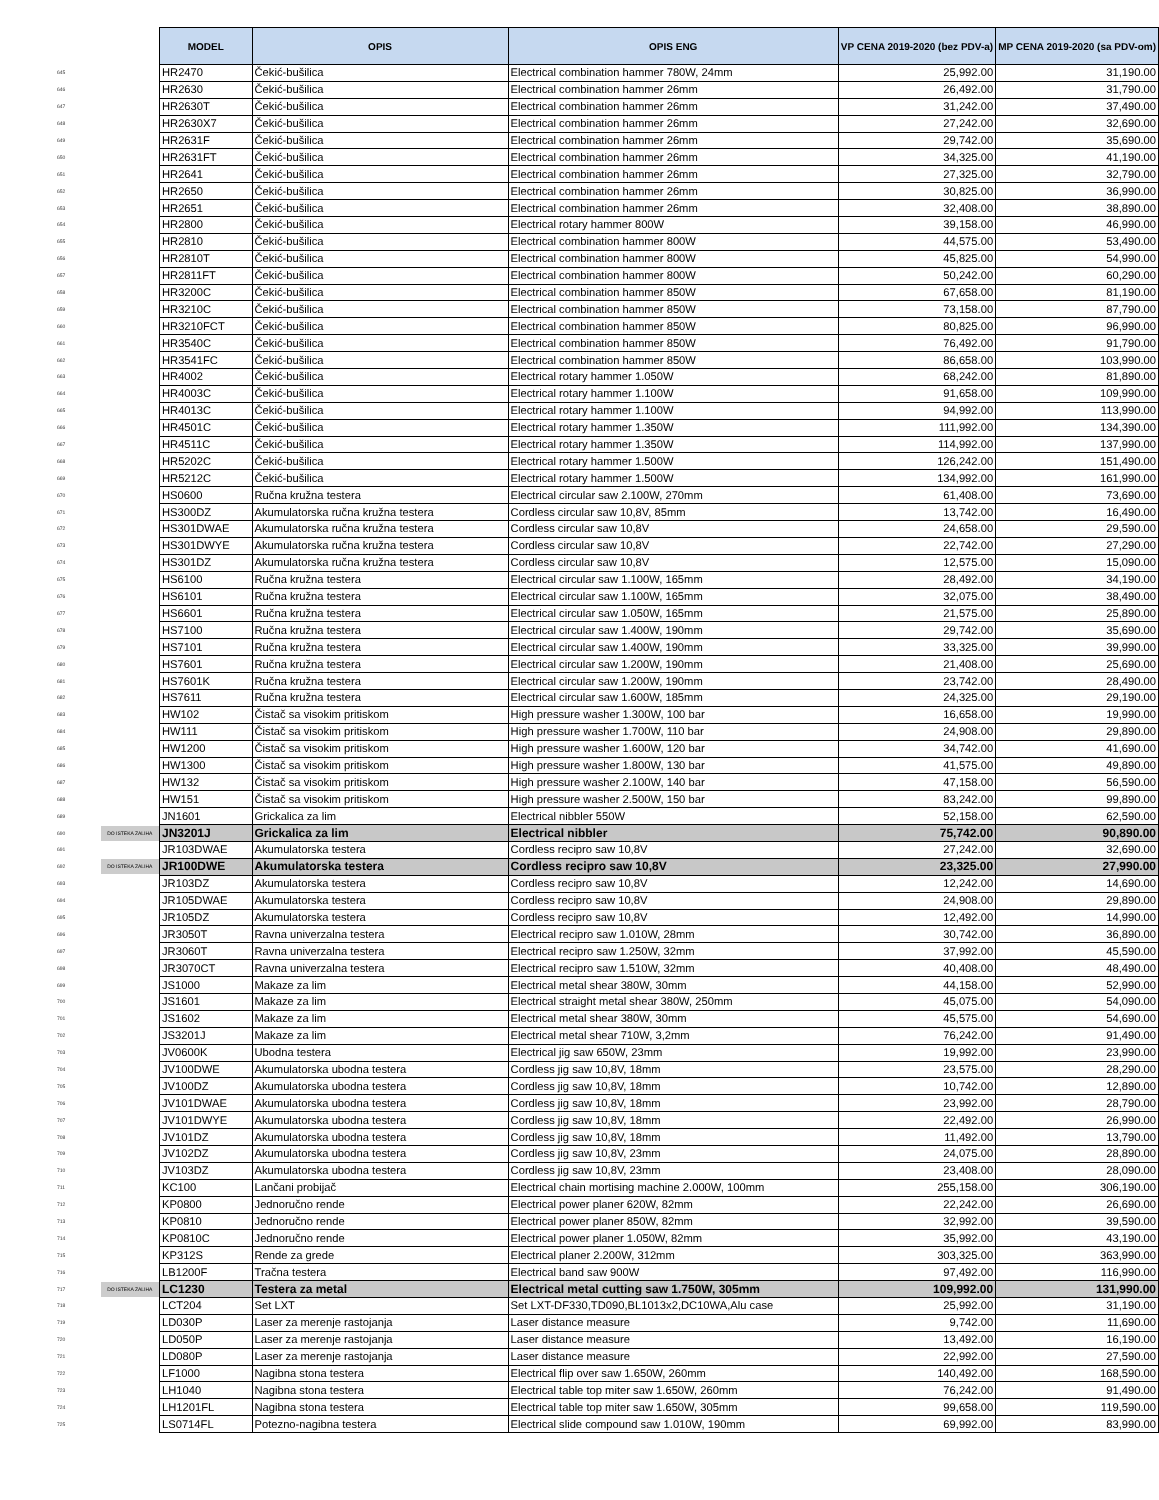| | | MODEL | OPIS | OPIS ENG | VP CENA 2019-2020 (bez PDV-a) | MP CENA 2019-2020 (sa PDV-om) |
| --- | --- | --- | --- | --- | --- | --- |
| 645 | | HR2470 | Čekić-bušilica | Electrical combination hammer 780W, 24mm | 25,992.00 | 31,190.00 |
| 646 | | HR2630 | Čekić-bušilica | Electrical combination hammer 26mm | 26,492.00 | 31,790.00 |
| 647 | | HR2630T | Čekić-bušilica | Electrical combination hammer 26mm | 31,242.00 | 37,490.00 |
| 648 | | HR2630X7 | Čekić-bušilica | Electrical combination hammer 26mm | 27,242.00 | 32,690.00 |
| 649 | | HR2631F | Čekić-bušilica | Electrical combination hammer 26mm | 29,742.00 | 35,690.00 |
| 650 | | HR2631FT | Čekić-bušilica | Electrical combination hammer 26mm | 34,325.00 | 41,190.00 |
| 651 | | HR2641 | Čekić-bušilica | Electrical combination hammer 26mm | 27,325.00 | 32,790.00 |
| 652 | | HR2650 | Čekić-bušilica | Electrical combination hammer 26mm | 30,825.00 | 36,990.00 |
| 653 | | HR2651 | Čekić-bušilica | Electrical combination hammer 26mm | 32,408.00 | 38,890.00 |
| 654 | | HR2800 | Čekić-bušilica | Electrical rotary hammer 800W | 39,158.00 | 46,990.00 |
| 655 | | HR2810 | Čekić-bušilica | Electrical combination hammer 800W | 44,575.00 | 53,490.00 |
| 656 | | HR2810T | Čekić-bušilica | Electrical combination hammer 800W | 45,825.00 | 54,990.00 |
| 657 | | HR2811FT | Čekić-bušilica | Electrical combination hammer 800W | 50,242.00 | 60,290.00 |
| 658 | | HR3200C | Čekić-bušilica | Electrical combination hammer 850W | 67,658.00 | 81,190.00 |
| 659 | | HR3210C | Čekić-bušilica | Electrical combination hammer 850W | 73,158.00 | 87,790.00 |
| 660 | | HR3210FCT | Čekić-bušilica | Electrical combination hammer 850W | 80,825.00 | 96,990.00 |
| 661 | | HR3540C | Čekić-bušilica | Electrical combination hammer 850W | 76,492.00 | 91,790.00 |
| 662 | | HR3541FC | Čekić-bušilica | Electrical combination hammer 850W | 86,658.00 | 103,990.00 |
| 663 | | HR4002 | Čekić-bušilica | Electrical rotary hammer 1.050W | 68,242.00 | 81,890.00 |
| 664 | | HR4003C | Čekić-bušilica | Electrical rotary hammer 1.100W | 91,658.00 | 109,990.00 |
| 665 | | HR4013C | Čekić-bušilica | Electrical rotary hammer 1.100W | 94,992.00 | 113,990.00 |
| 666 | | HR4501C | Čekić-bušilica | Electrical rotary hammer 1.350W | 111,992.00 | 134,390.00 |
| 667 | | HR4511C | Čekić-bušilica | Electrical rotary hammer 1.350W | 114,992.00 | 137,990.00 |
| 668 | | HR5202C | Čekić-bušilica | Electrical rotary hammer 1.500W | 126,242.00 | 151,490.00 |
| 669 | | HR5212C | Čekić-bušilica | Electrical rotary hammer 1.500W | 134,992.00 | 161,990.00 |
| 670 | | HS0600 | Ručna kružna testera | Electrical circular saw 2.100W, 270mm | 61,408.00 | 73,690.00 |
| 671 | | HS300DZ | Akumulatorska ručna kružna testera | Cordless circular saw 10,8V, 85mm | 13,742.00 | 16,490.00 |
| 672 | | HS301DWAE | Akumulatorska ručna kružna testera | Cordless circular saw 10,8V | 24,658.00 | 29,590.00 |
| 673 | | HS301DWYE | Akumulatorska ručna kružna testera | Cordless circular saw 10,8V | 22,742.00 | 27,290.00 |
| 674 | | HS301DZ | Akumulatorska ručna kružna testera | Cordless circular saw 10,8V | 12,575.00 | 15,090.00 |
| 675 | | HS6100 | Ručna kružna testera | Electrical circular saw 1.100W, 165mm | 28,492.00 | 34,190.00 |
| 676 | | HS6101 | Ručna kružna testera | Electrical circular saw 1.100W, 165mm | 32,075.00 | 38,490.00 |
| 677 | | HS6601 | Ručna kružna testera | Electrical circular saw 1.050W, 165mm | 21,575.00 | 25,890.00 |
| 678 | | HS7100 | Ručna kružna testera | Electrical circular saw 1.400W, 190mm | 29,742.00 | 35,690.00 |
| 679 | | HS7101 | Ručna kružna testera | Electrical circular saw 1.400W, 190mm | 33,325.00 | 39,990.00 |
| 680 | | HS7601 | Ručna kružna testera | Electrical circular saw 1.200W, 190mm | 21,408.00 | 25,690.00 |
| 681 | | HS7601K | Ručna kružna testera | Electrical circular saw 1.200W, 190mm | 23,742.00 | 28,490.00 |
| 682 | | HS7611 | Ručna kružna testera | Electrical circular saw 1.600W, 185mm | 24,325.00 | 29,190.00 |
| 683 | | HW102 | Čistač sa visokim pritiskom | High pressure washer 1.300W, 100 bar | 16,658.00 | 19,990.00 |
| 684 | | HW111 | Čistač sa visokim pritiskom | High pressure washer 1.700W, 110 bar | 24,908.00 | 29,890.00 |
| 685 | | HW1200 | Čistač sa visokim pritiskom | High pressure washer 1.600W, 120 bar | 34,742.00 | 41,690.00 |
| 686 | | HW1300 | Čistač sa visokim pritiskom | High pressure washer 1.800W, 130 bar | 41,575.00 | 49,890.00 |
| 687 | | HW132 | Čistač sa visokim pritiskom | High pressure washer 2.100W, 140 bar | 47,158.00 | 56,590.00 |
| 688 | | HW151 | Čistač sa visokim pritiskom | High pressure washer 2.500W, 150 bar | 83,242.00 | 99,890.00 |
| 689 | | JN1601 | Grickalica za lim | Electrical nibbler 550W | 52,158.00 | 62,590.00 |
| 690 | DO ISTEKA ZALIHA | JN3201J | Grickalica za lim | Electrical nibbler | 75,742.00 | 90,890.00 |
| 691 | | JR103DWAE | Akumulatorska testera | Cordless recipro saw 10,8V | 27,242.00 | 32,690.00 |
| 692 | DO ISTEKA ZALIHA | JR100DWE | Akumulatorska testera | Cordless recipro saw 10,8V | 23,325.00 | 27,990.00 |
| 693 | | JR103DZ | Akumulatorska testera | Cordless recipro saw 10,8V | 12,242.00 | 14,690.00 |
| 694 | | JR105DWAE | Akumulatorska testera | Cordless recipro saw 10,8V | 24,908.00 | 29,890.00 |
| 695 | | JR105DZ | Akumulatorska testera | Cordless recipro saw 10,8V | 12,492.00 | 14,990.00 |
| 696 | | JR3050T | Ravna univerzalna testera | Electrical recipro saw 1.010W, 28mm | 30,742.00 | 36,890.00 |
| 697 | | JR3060T | Ravna univerzalna testera | Electrical recipro saw 1.250W, 32mm | 37,992.00 | 45,590.00 |
| 698 | | JR3070CT | Ravna univerzalna testera | Electrical recipro saw 1.510W, 32mm | 40,408.00 | 48,490.00 |
| 699 | | JS1000 | Makaze za lim | Electrical metal shear 380W, 30mm | 44,158.00 | 52,990.00 |
| 700 | | JS1601 | Makaze za lim | Electrical straight metal shear 380W, 250mm | 45,075.00 | 54,090.00 |
| 701 | | JS1602 | Makaze za lim | Electrical metal shear 380W, 30mm | 45,575.00 | 54,690.00 |
| 702 | | JS3201J | Makaze za lim | Electrical metal shear 710W, 3,2mm | 76,242.00 | 91,490.00 |
| 703 | | JV0600K | Ubodna testera | Electrical jig saw 650W, 23mm | 19,992.00 | 23,990.00 |
| 704 | | JV100DWE | Akumulatorska ubodna testera | Cordless jig saw 10,8V, 18mm | 23,575.00 | 28,290.00 |
| 705 | | JV100DZ | Akumulatorska ubodna testera | Cordless jig saw 10,8V, 18mm | 10,742.00 | 12,890.00 |
| 706 | | JV101DWAE | Akumulatorska ubodna testera | Cordless jig saw 10,8V, 18mm | 23,992.00 | 28,790.00 |
| 707 | | JV101DWYE | Akumulatorska ubodna testera | Cordless jig saw 10,8V, 18mm | 22,492.00 | 26,990.00 |
| 708 | | JV101DZ | Akumulatorska ubodna testera | Cordless jig saw 10,8V, 18mm | 11,492.00 | 13,790.00 |
| 709 | | JV102DZ | Akumulatorska ubodna testera | Cordless jig saw 10,8V, 23mm | 24,075.00 | 28,890.00 |
| 710 | | JV103DZ | Akumulatorska ubodna testera | Cordless jig saw 10,8V, 23mm | 23,408.00 | 28,090.00 |
| 711 | | KC100 | Lančani probijač | Electrical chain mortising machine 2.000W, 100mm | 255,158.00 | 306,190.00 |
| 712 | | KP0800 | Jednoručno rende | Electrical power planer 620W, 82mm | 22,242.00 | 26,690.00 |
| 713 | | KP0810 | Jednoručno rende | Electrical power planer 850W, 82mm | 32,992.00 | 39,590.00 |
| 714 | | KP0810C | Jednoručno rende | Electrical power planer 1.050W, 82mm | 35,992.00 | 43,190.00 |
| 715 | | KP312S | Rende za grede | Electrical planer 2.200W, 312mm | 303,325.00 | 363,990.00 |
| 716 | | LB1200F | Tračna testera | Electrical band saw 900W | 97,492.00 | 116,990.00 |
| 717 | DO ISTEKA ZALIHA | LC1230 | Testera za metal | Electrical metal cutting saw 1.750W, 305mm | 109,992.00 | 131,990.00 |
| 718 | | LCT204 | Set LXT | Set LXT-DF330,TD090,BL1013x2,DC10WA,Alu case | 25,992.00 | 31,190.00 |
| 719 | | LD030P | Laser za merenje rastojanja | Laser distance measure | 9,742.00 | 11,690.00 |
| 720 | | LD050P | Laser za merenje rastojanja | Laser distance measure | 13,492.00 | 16,190.00 |
| 721 | | LD080P | Laser za merenje rastojanja | Laser distance measure | 22,992.00 | 27,590.00 |
| 722 | | LF1000 | Nagibna stona testera | Electrical flip over saw 1.650W, 260mm | 140,492.00 | 168,590.00 |
| 723 | | LH1040 | Nagibna stona testera | Electrical table top miter saw 1.650W, 260mm | 76,242.00 | 91,490.00 |
| 724 | | LH1201FL | Nagibna stona testera | Electrical table top miter saw 1.650W, 305mm | 99,658.00 | 119,590.00 |
| 725 | | LS0714FL | Potezno-nagibna testera | Electrical slide compound saw 1.010W, 190mm | 69,992.00 | 83,990.00 |